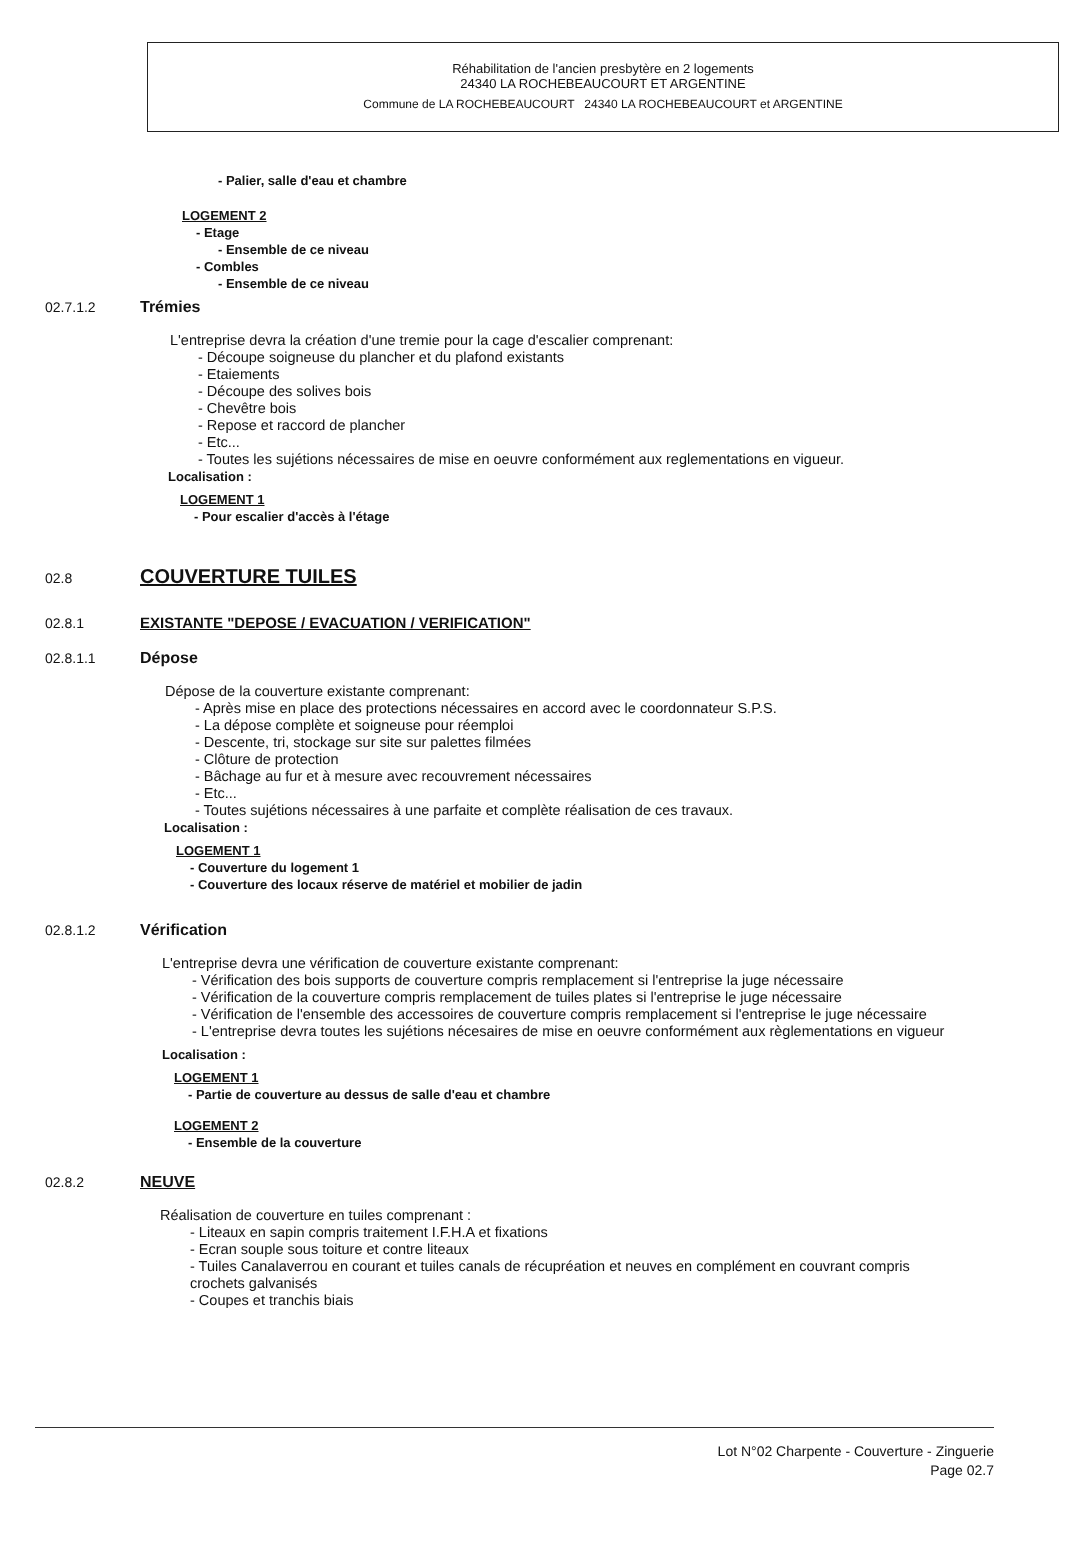Réhabilitation de l'ancien presbytère en 2 logements
24340 LA ROCHEBEAUCOURT ET ARGENTINE
Commune de LA ROCHEBEAUCOURT 24340 LA ROCHEBEAUCOURT et ARGENTINE
- Palier, salle d'eau et chambre
LOGEMENT 2
- Etage
- Ensemble de ce niveau
- Combles
- Ensemble de ce niveau
02.7.1.2 Trémies
L'entreprise devra la création d'une tremie pour la cage d'escalier comprenant:
- Découpe soigneuse du plancher et du plafond existants
- Etaiements
- Découpe des solives bois
- Chevêtre bois
- Repose et raccord de plancher
- Etc...
- Toutes les sujétions nécessaires de mise en oeuvre conformément aux reglementations en vigueur.
Localisation :
LOGEMENT 1
- Pour escalier d'accès à l'étage
02.8 COUVERTURE TUILES
02.8.1 EXISTANTE "DEPOSE / EVACUATION / VERIFICATION"
02.8.1.1 Dépose
Dépose de la couverture existante comprenant:
- Après mise en place des protections nécessaires en accord avec le coordonnateur S.P.S.
- La dépose complète et soigneuse pour réemploi
- Descente, tri, stockage sur site sur palettes filmées
- Clôture de protection
- Bâchage au fur et à mesure avec recouvrement nécessaires
- Etc...
- Toutes sujétions nécessaires à une parfaite et complète réalisation de ces travaux.
Localisation :
LOGEMENT 1
- Couverture du logement 1
- Couverture des locaux réserve de matériel et mobilier de jadin
02.8.1.2 Vérification
L'entreprise devra une vérification de couverture existante comprenant:
- Vérification des bois supports de couverture compris remplacement si l'entreprise la juge nécessaire
- Vérification de la couverture compris remplacement de tuiles plates si l'entreprise le juge nécessaire
- Vérification de l'ensemble des accessoires de couverture compris remplacement si l'entreprise le juge nécessaire
- L'entreprise devra toutes les sujétions nécesaires de mise en oeuvre conformément aux règlementations en vigueur
Localisation :
LOGEMENT 1
- Partie de couverture au dessus de salle d'eau et chambre
LOGEMENT 2
- Ensemble de la couverture
02.8.2 NEUVE
Réalisation de couverture en tuiles comprenant :
- Liteaux en sapin compris traitement I.F.H.A et fixations
- Ecran souple sous toiture et contre liteaux
- Tuiles Canalaverrou en courant et tuiles canals de récupréation et neuves en complément en couvrant compris crochets galvanisés
- Coupes et tranchis biais
Lot N°02 Charpente - Couverture - Zinguerie
Page 02.7